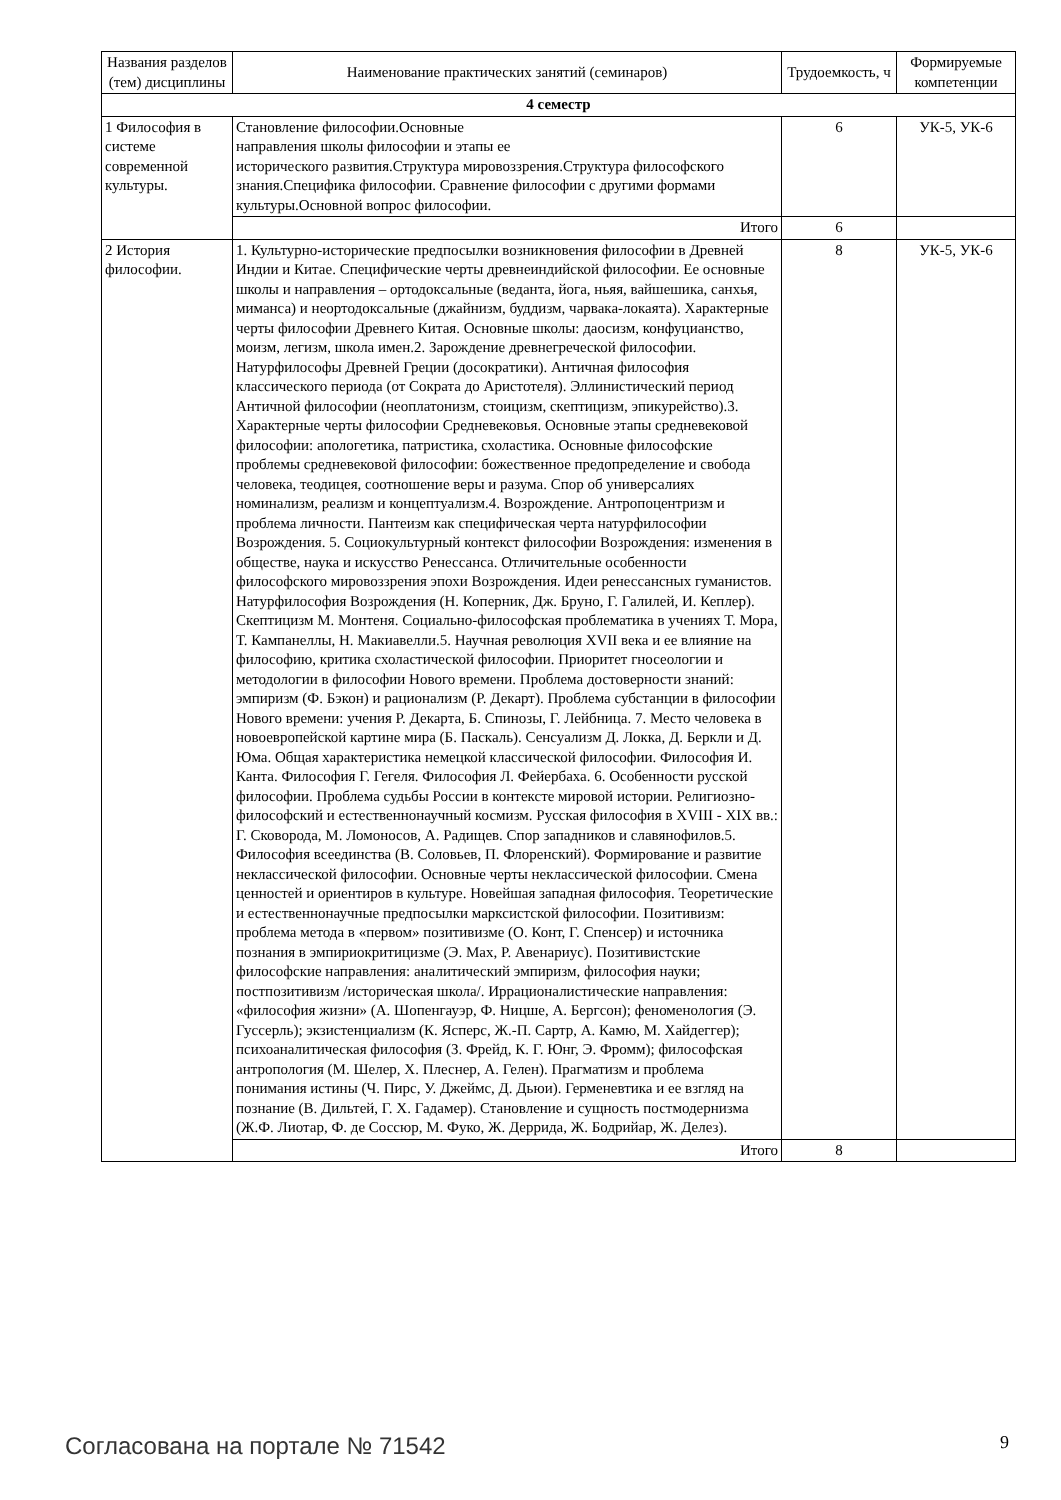| Названия разделов (тем) дисциплины | Наименование практических занятий (семинаров) | Трудоемкость, ч | Формируемые компетенции |
| --- | --- | --- | --- |
| 4 семестр | | | |
| 1 Философия в системе современной культуры. | Становление философии.Основные направления школы философии и этапы ее исторического развития.Структура мировоззрения.Структура философского знания.Специфика философии. Сравнение философии с другими формами культуры.Основной вопрос философии. | 6 | УК-5, УК-6 |
| | Итого | 6 | |
| 2 История философии. | 1. Культурно-исторические предпосылки возникновения философии в Древней Индии и Китае. Специфические черты древнеиндийской философии. Ее основные школы и направления – ортодоксальные (веданта, йога, ньяя, вайшешика, санхья, миманса) и неортодоксальные (джайнизм, буддизм, чарвака-локаята). Характерные черты философии Древнего Китая. Основные школы: даосизм, конфуцианство, моизм, легизм, школа имен.2. Зарождение древнегреческой философии. Натурфилософы Древней Греции (досократики). Античная философия классического периода (от Сократа до Аристотеля). Эллинистический период Античной философии (неоплатонизм, стоицизм, скептицизм, эпикурейство).3. Характерные черты философии Средневековья. Основные этапы средневековой философии: апологетика, патристика, схоластика. Основные философские проблемы средневековой философии: божественное предопределение и свобода человека, теодицея, соотношение веры и разума. Спор об универсалиях номинализм, реализм и концептуализм.4. Возрождение. Антропоцентризм и проблема личности. Пантеизм как специфическая черта натурфилософии Возрождения. 5. Социокультурный контекст философии Возрождения: изменения в обществе, наука и искусство Ренессанса. Отличительные особенности философского мировоззрения эпохи Возрождения. Идеи ренессансных гуманистов. Натурфилософия Возрождения (Н. Коперник, Дж. Бруно, Г. Галилей, И. Кеплер). Скептицизм М. Монтеня. Социально-философская проблематика в учениях Т. Мора, Т. Кампанеллы, Н. Макиавелли.5. Научная революция XVII века и ее влияние на философию, критика схоластической философии. Приоритет гносеологии и методологии в философии Нового времени. Проблема достоверности знаний: эмпиризм (Ф. Бэкон) и рационализм (Р. Декарт). Проблема субстанции в философии Нового времени: учения Р. Декарта, Б. Спинозы, Г. Лейбница. 7. Место человека в новоевропейской картине мира (Б. Паскаль). Сенсуализм Д. Локка, Д. Беркли и Д. Юма. Общая характеристика немецкой классической философии. Философия И. Канта. Философия Г. Гегеля. Философия Л. Фейербаха. 6. Особенности русской философии. Проблема судьбы России в контексте мировой истории. Религиозно-философский и естественнонаучный космизм. Русская философия в XVIII - XIX вв.: Г. Сковорода, М. Ломоносов, А. Радищев. Спор западников и славянофилов.5. Философия всеединства (В. Соловьев, П. Флоренский). Формирование и развитие неклассической философии. Основные черты неклассической философии. Смена ценностей и ориентиров в культуре. Новейшая западная философия. Теоретические и естественнонаучные предпосылки марксистской философии. Позитивизм: проблема метода в «первом» позитивизме (О. Конт, Г. Спенсер) и источника познания в эмпириокритицизме (Э. Мах, Р. Авенариус). Позитивистские философские направления: аналитический эмпиризм, философия науки; постпозитивизм /историческая школа/. Иррационалистические направления: «философия жизни» (А. Шопенгауэр, Ф. Ницше, А. Бергсон); феноменология (Э. Гуссерль); экзистенциализм (К. Ясперс, Ж.-П. Сартр, А. Камю, М. Хайдеггер); психоаналитическая философия (З. Фрейд, К. Г. Юнг, Э. Фромм); философская антропология (М. Шелер, Х. Плеснер, А. Гелен). Прагматизм и проблема понимания истины (Ч. Пирс, У. Джеймс, Д. Дьюи). Герменевтика и ее взгляд на познание (В. Дильтей, Г. Х. Гадамер). Становление и сущность постмодернизма (Ж.Ф. Лиотар, Ф. де Соссюр, М. Фуко, Ж. Деррида, Ж. Бодрийар, Ж. Делез). | 8 | УК-5, УК-6 |
| | Итого | 8 | |
Согласована на портале № 71542 9